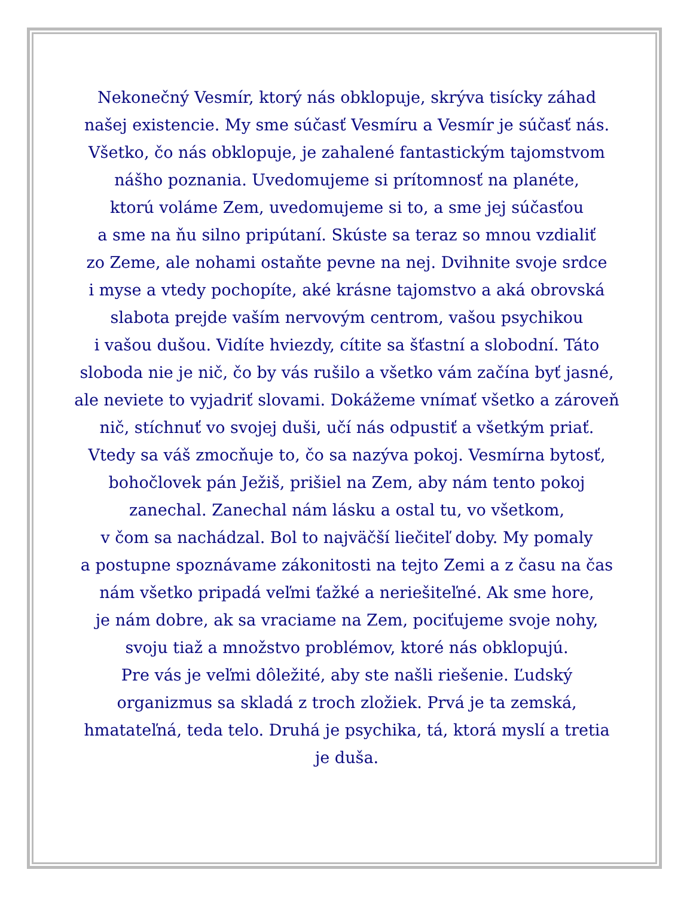Nekonečný Vesmír, ktorý nás obklopuje, skrýva tisícky záhad
našej existencie. My sme súčasť Vesmíru a Vesmír je súčasť nás.
Všetko, čo nás obklopuje, je zahalené fantastickým tajomstvom
nášho poznania. Uvedomujeme si prítomnosť na planéte,
ktorú voláme Zem, uvedomujeme si to, a sme jej súčasťou
a sme na ňu silno pripútaní. Skúste sa teraz so mnou vzdialiť
zo Zeme, ale nohami ostaňte pevne na nej. Dvihnite svoje srdce
i myse a vtedy pochopíte, aké krásne tajomstvo a aká obrovská
slabota prejde vaším nervovým centrom, vašou psychikou
i vašou dušou. Vidíte hviezdy, cítite sa šťastní a slobodní. Táto
sloboda nie je nič, čo by vás rušilo a všetko vám začína byť jasné,
ale neviete to vyjadriť slovami. Dokážeme vnímať všetko a zároveň
nič, stíchnuť vo svojej duši, učí nás odpustiť a všetkým priať.
Vtedy sa váš zmocňuje to, čo sa nazýva pokoj. Vesmírna bytosť,
bohočlovek pán Ježiš, prišiel na Zem, aby nám tento pokoj
zanechal. Zanechal nám lásku a ostal tu, vo všetkom,
v čom sa nachádzal. Bol to najväčší liečiteľ doby. My pomaly
a postupne spoznávame zákonitosti na tejto Zemi a z času na čas
nám všetko pripadá veľmi ťažké a neriešiteľné. Ak sme hore,
je nám dobre, ak sa vraciame na Zem, pociťujeme svoje nohy,
svoju tiaž a množstvo problémov, ktoré nás obklopujú.
Pre vás je veľmi dôležité, aby ste našli riešenie. Ľudský
organizmus sa skladá z troch zložiek. Prvá je ta zemská,
hmatateľná, teda telo. Druhá je psychika, tá, ktorá myslí a tretia
je duša.